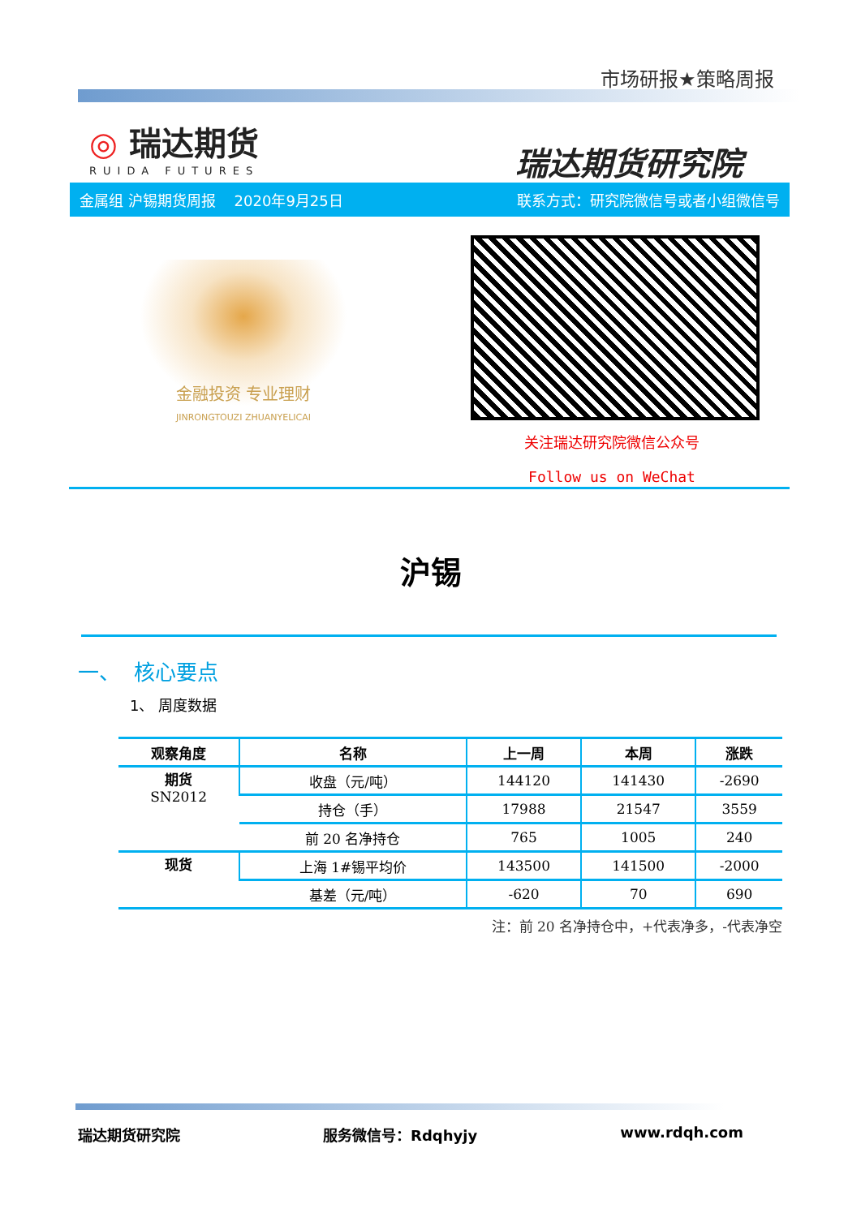市场研报★策略周报
◎ 瑞达期货
RUIDA FUTURES
瑞达期货研究院
金属组 沪锡期货周报 2020年9月25日 联系方式：研究院微信号或者小组微信号
金融投资 专业理财
JINRONGTOUZI ZHUANYELICAI
关注瑞达研究院微信公众号
Follow us on WeChat
沪锡
一、 核心要点
1、 周度数据
| 观察角度 | 名称 | 上一周 | 本周 | 涨跌 |
| --- | --- | --- | --- | --- |
| 期货 SN2012 | 收盘（元/吨） | 144120 | 141430 | -2690 |
| | 持仓（手） | 17988 | 21547 | 3559 |
| | 前 20 名净持仓 | 765 | 1005 | 240 |
| 现货 | 上海 1#锡平均价 | 143500 | 141500 | -2000 |
| | 基差（元/吨） | -620 | 70 | 690 |
注：前 20 名净持仓中，+代表净多，-代表净空
瑞达期货研究院 服务微信号：Rdqhyjy www.rdqh.com